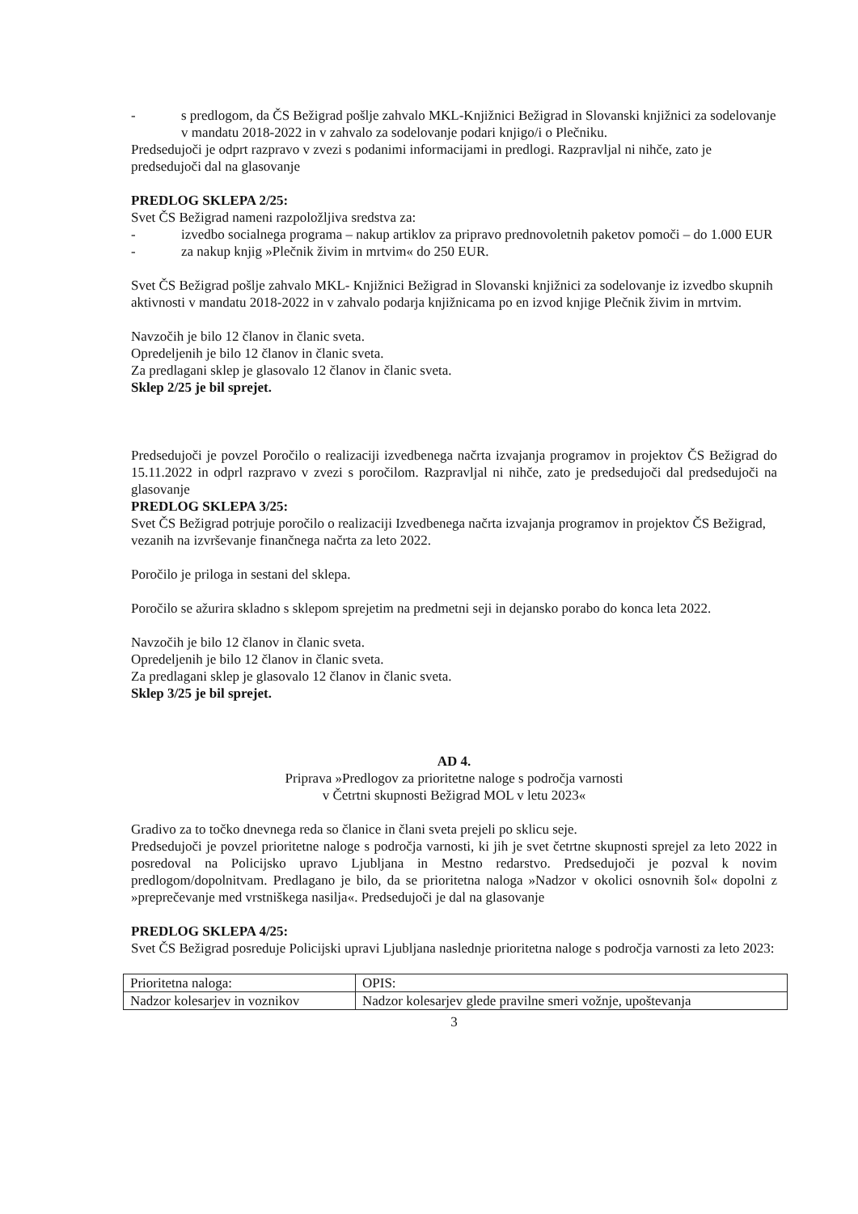- s predlogom, da ČS Bežigrad pošlje zahvalo MKL-Knjižnici Bežigrad in Slovanski knjižnici za sodelovanje v mandatu 2018-2022 in v zahvalo za sodelovanje podari knjigo/i o Plečniku.
Predsedujoči je odprt razpravo v zvezi s podanimi informacijami in predlogi. Razpravljal ni nihče, zato je predsedujoči dal na glasovanje
PREDLOG SKLEPA 2/25:
Svet ČS Bežigrad nameni razpoložljiva sredstva za:
- izvedbo socialnega programa – nakup artiklov za pripravo prednovoletnih paketov pomoči – do 1.000 EUR
- za nakup knjig »Plečnik živim in mrtvim« do 250 EUR.
Svet ČS Bežigrad pošlje zahvalo MKL- Knjižnici Bežigrad in Slovanski knjižnici za sodelovanje iz izvedbo skupnih aktivnosti v mandatu 2018-2022 in v zahvalo podarja knjižnicama po en izvod knjige Plečnik živim in mrtvim.
Navzočih je bilo 12 članov in članic sveta.
Opredeljenih je bilo 12 članov in članic sveta.
Za predlagani sklep je glasovalo 12 članov in članic sveta.
Sklep 2/25 je bil sprejet.
Predsedujoči je povzel Poročilo o realizaciji izvedbenega načrta izvajanja programov in projektov ČS Bežigrad do 15.11.2022 in odprl razpravo v zvezi s poročilom. Razpravljal ni nihče, zato je predsedujoči dal predsedujoči na glasovanje
PREDLOG SKLEPA 3/25:
Svet ČS Bežigrad potrjuje poročilo o realizaciji Izvedbenega načrta izvajanja programov in projektov ČS Bežigrad, vezanih na izvrševanje finančnega načrta za leto 2022.
Poročilo je priloga in sestani del sklepa.
Poročilo se ažurira skladno s sklepom sprejetim na predmetni seji in dejansko porabo do konca leta 2022.
Navzočih je bilo 12 članov in članic sveta.
Opredeljenih je bilo 12 članov in članic sveta.
Za predlagani sklep je glasovalo 12 članov in članic sveta.
Sklep 3/25 je bil sprejet.
AD 4.
Priprava »Predlogov za prioritetne naloge s področja varnosti
v Četrtni skupnosti Bežigrad MOL v letu 2023«
Gradivo za to točko dnevnega reda so članice in člani sveta prejeli po sklicu seje.
Predsedujoči je povzel prioritetne naloge s področja varnosti, ki jih je svet četrtne skupnosti sprejel za leto 2022 in posredoval na Policijsko upravo Ljubljana in Mestno redarstvo. Predsedujoči je pozval k novim predlogom/dopolnitvam. Predlagano je bilo, da se prioritetna naloga »Nadzor v okolici osnovnih šol« dopolni z »preprečevanje med vrstniškega nasilja«. Predsedujoči je dal na glasovanje
PREDLOG SKLEPA 4/25:
Svet ČS Bežigrad posreduje Policijski upravi Ljubljana naslednje prioritetna naloge s področja varnosti za leto 2023:
| Prioritetna naloga: | OPIS: |
| Nadzor kolesarjev in voznikov | Nadzor kolesarjev glede pravilne smeri vožnje, upoštevanja |
3